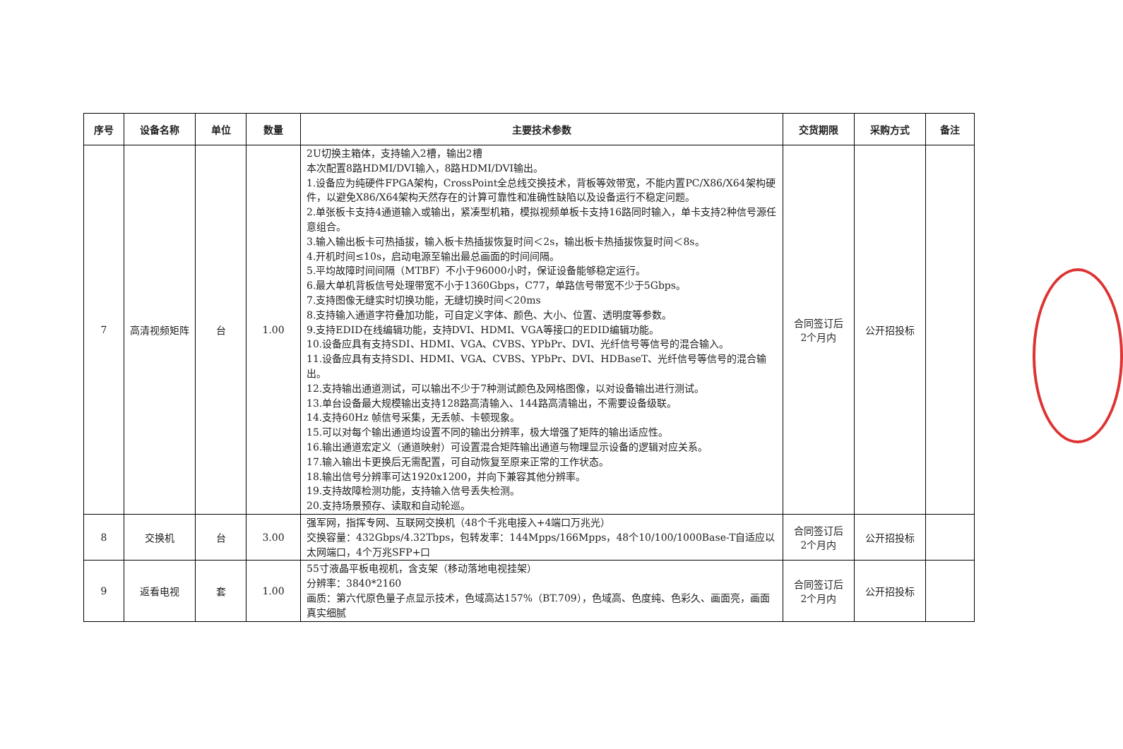| 序号 | 设备名称 | 单位 | 数量 | 主要技术参数 | 交货期限 | 采购方式 | 备注 |
| --- | --- | --- | --- | --- | --- | --- | --- |
| 7 | 高清视频矩阵 | 台 | 1.00 | 2U切换主箱体，支持输入2槽，输出2槽 本次配置8路HDMI/DVI输入，8路HDMI/DVI输出。 1.设备应为纯硬件FPGA架构，CrossPoint全总线交换技术，背板等效带宽，不能内置PC/X86/X64架构硬件，以避免X86/X64架构天然存在的计算可靠性和准确性缺陷以及设备运行不稳定问题。 2.单张板卡支持4通道输入或输出，紧凑型机箱，模拟视频单板卡支持16路同时输入，单卡支持2种信号源任意组合。 3.输入输出板卡可热插拔，输入板卡热插拔恢复时间＜2s，输出板卡热插拔恢复时间＜8s。 4.开机时间≤10s，启动电源至输出最总画面的时间间隔。 5.平均故障时间间隔（MTBF）不小于96000小时，保证设备能够稳定运行。 6.最大单机背板信号处理带宽不小于1360Gbps，C77，单路信号带宽不少于5Gbps。 7.支持图像无缝实时切换功能，无缝切换时间＜20ms 8.支持输入通道字符叠加功能，可自定义字体、颜色、大小、位置、透明度等参数。 9.支持EDID在线编辑功能，支持DVI、HDMI、VGA等接口的EDID编辑功能。 10.设备应具有支持SDI、HDMI、VGA、CVBS、YPbPr、DVI、光纤信号等信号的混合输入。 11.设备应具有支持SDI、HDMI、VGA、CVBS、YPbPr、DVI、HDBaseT、光纤信号等信号的混合输出。 12.支持输出通道测试，可以输出不少于7种测试颜色及网格图像，以对设备输出进行测试。 13.单台设备最大规模输出支持128路高清输入、144路高清输出，不需要设备级联。 14.支持60Hz 帧信号采集，无丢帧、卡顿现象。 15.可以对每个输出通道均设置不同的输出分辨率，极大增强了矩阵的输出适应性。 16.输出通道宏定义（通道映射）可设置混合矩阵输出通道与物理显示设备的逻辑对应关系。 17.输入输出卡更换后无需配置，可自动恢复至原来正常的工作状态。 18.输出信号分辨率可达1920x1200，并向下兼容其他分辨率。 19.支持故障检测功能，支持输入信号丢失检测。 20.支持场景预存、读取和自动轮巡。 | 合同签订后 2个月内 | 公开招投标 | |
| 8 | 交换机 | 台 | 3.00 | 强军网，指挥专网、互联网交换机（48个千兆电接入+4端口万兆光） 交换容量：432Gbps/4.32Tbps，包转发率：144Mpps/166Mpps，48个10/100/1000Base-T自适应以太网端口，4个万兆SFP+口 | 合同签订后 2个月内 | 公开招投标 | |
| 9 | 返看电视 | 套 | 1.00 | 55寸液晶平板电视机，含支架（移动落地电视挂架） 分辨率：3840*2160 画质：第六代原色量子点显示技术，色域高达157%（BT.709），色域高、色度纯、色彩久、画面亮，画面真实细腻 | 合同签订后 2个月内 | 公开招投标 | |